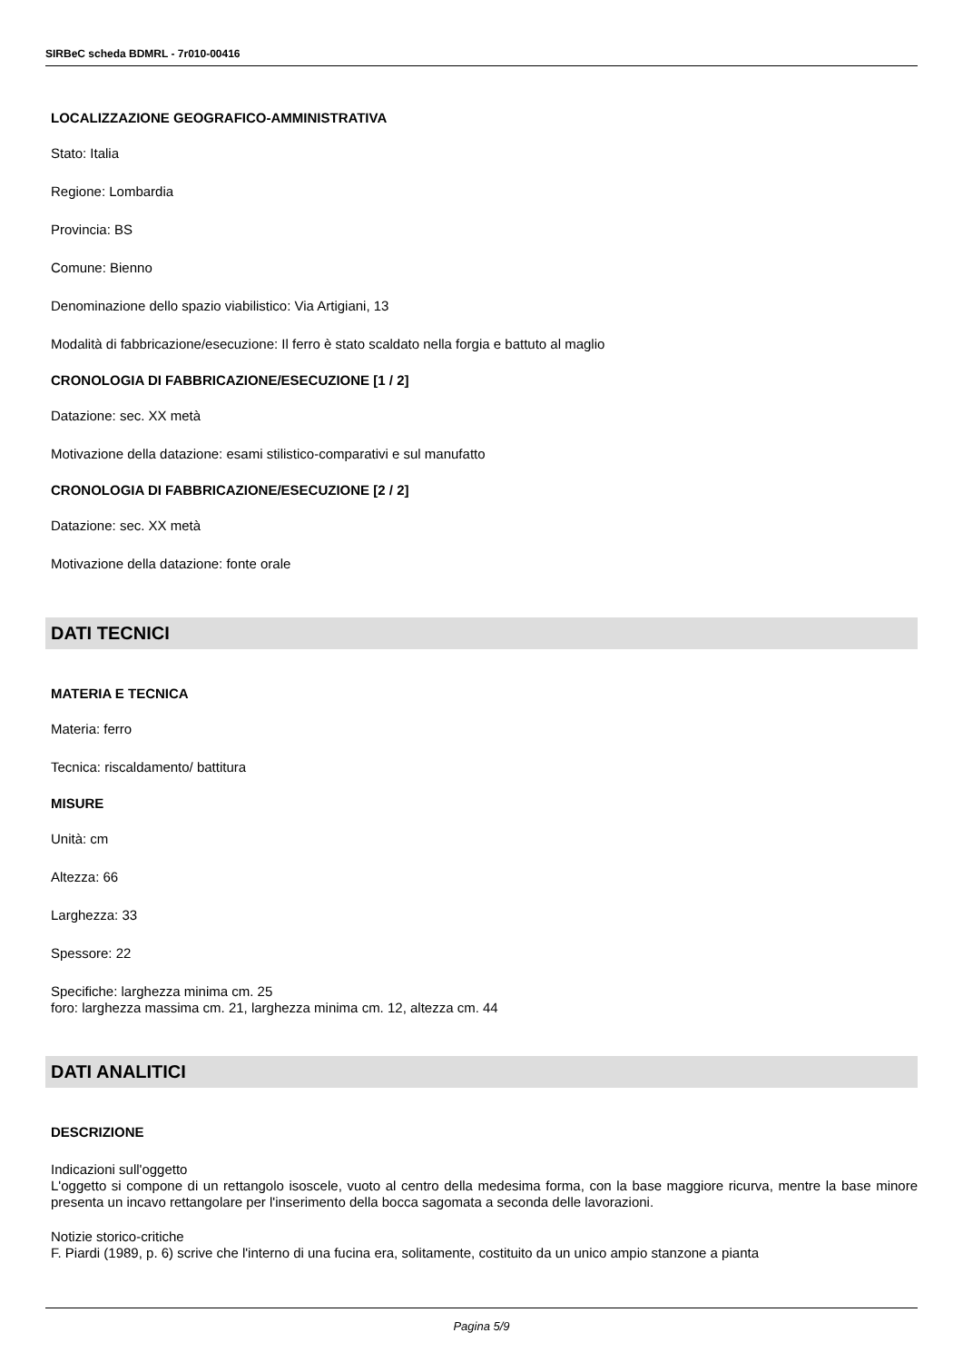SIRBeC scheda BDMRL - 7r010-00416
LOCALIZZAZIONE GEOGRAFICO-AMMINISTRATIVA
Stato: Italia
Regione: Lombardia
Provincia: BS
Comune: Bienno
Denominazione dello spazio viabilistico: Via Artigiani, 13
Modalità di fabbricazione/esecuzione: Il ferro è stato scaldato nella forgia e battuto al maglio
CRONOLOGIA DI FABBRICAZIONE/ESECUZIONE [1 / 2]
Datazione: sec. XX metà
Motivazione della datazione: esami stilistico-comparativi e sul manufatto
CRONOLOGIA DI FABBRICAZIONE/ESECUZIONE [2 / 2]
Datazione: sec. XX metà
Motivazione della datazione: fonte orale
DATI TECNICI
MATERIA E TECNICA
Materia: ferro
Tecnica: riscaldamento/ battitura
MISURE
Unità: cm
Altezza: 66
Larghezza: 33
Spessore: 22
Specifiche: larghezza minima cm. 25
foro: larghezza massima cm. 21, larghezza minima cm. 12, altezza cm. 44
DATI ANALITICI
DESCRIZIONE
Indicazioni sull'oggetto
L'oggetto si compone di un rettangolo isoscele, vuoto al centro della medesima forma, con la base maggiore ricurva, mentre la base minore presenta un incavo rettangolare per l'inserimento della bocca sagomata a seconda delle lavorazioni.
Notizie storico-critiche
F. Piardi (1989, p. 6) scrive che l'interno di una fucina era, solitamente, costituito da un unico ampio stanzone a pianta
Pagina 5/9